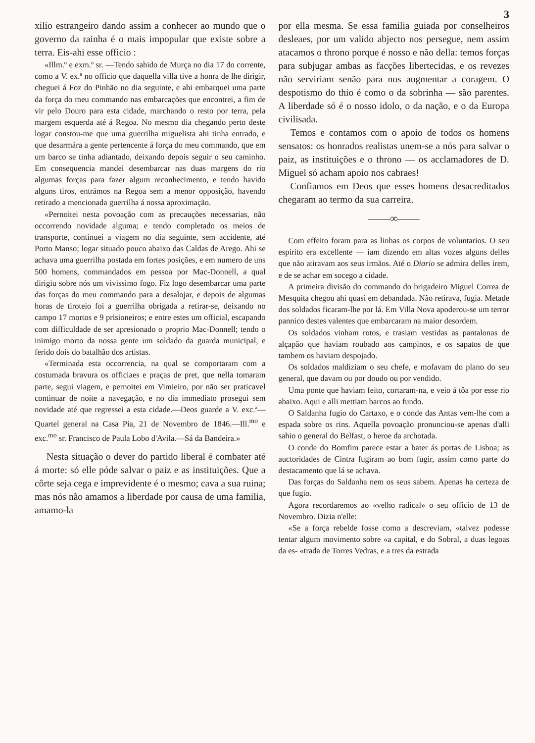3
xilio estrangeiro dando assim a conhecer ao mundo que o governo da rainha é o mais impopular que existe sobre a terra. Eis-ahi esse officio :
«Illm.º e exm.º sr. —Tendo sahido de Murça no dia 17 do corrente, como a V. ex.ª no officio que daquella villa tive a honra de lhe dirigir, cheguei á Foz do Pinhão no dia seguinte, e ahi embarquei uma parte da força do meu commando nas embarcações que encontrei, a fim de vir pelo Douro para esta cidade, marchando o resto por terra, pela margem esquerda até á Regoa. No mesmo dia chegando perto deste logar constou-me que uma guerrilha miguelista ahi tinha entrado, e que desarmára a gente pertencente á força do meu commando, que em um barco se tinha adiantado, deixando depois seguir o seu caminho. Em consequencia mandei desembarcar nas duas margens do rio algumas forças para fazer algum reconhecimento, e tendo havido alguns tiros, entrámos na Regoa sem a menor opposição, havendo retirado a mencionada guerrilha á nossa aproximação.
«Pernoitei nesta povoação com as precauções necessarias, não occorrendo novidade alguma; e tendo completado os meios de transporte, continuei a viagem no dia seguinte, sem accidente, até Porto Manso; logar situado pouco abaixo das Caldas de Arego. Ahi se achava uma guerrilha postada em fortes posições, e em numero de uns 500 homens, commandados em pessoa por Mac-Donnell, a qual dirigiu sobre nós um vivissimo fogo. Fiz logo desembarcar uma parte das forças do meu commando para a desalojar, e depois de algumas horas de tiroteio foi a guerrilha obrigada a retirar-se, deixando no campo 17 mortos e 9 prisioneiros; e entre estes um official, escapando com difficuldade de ser apresionado o proprio Mac-Donnell; tendo o inimigo morto da nossa gente um soldado da guarda municipal, e ferido dois do batalhão dos artistas.
«Terminada esta occorrencia, na qual se comportaram com a costumada bravura os officiaes e praças de pret, que nella tomaram parte, segui viagem, e pernoitei em Vimieiro, por não ser praticavel continuar de noite a navegação, e no dia immediato prosegui sem novidade até que regressei a esta cidade.—Deos guarde a V. exc.ª—Quartel general na Casa Pia, 21 de Novembro de 1846.—Ill.<sup>mo</sup> e exc.<sup>mo</sup> sr. Francisco de Paula Lobo d'Avila.—Sá da Bandeira.»
Nesta situação o dever do partido liberal é combater até á morte: só elle póde salvar o paiz e as instituições. Que a côrte seja cega e imprevidente é o mesmo; cava a sua ruina; mas nós não amamos a liberdade por causa de uma familia, amamo-la
por ella mesma. Se essa familia guiada por conselheiros desleaes, por um valido abjecto nos persegue, nem assim atacamos o throno porque é nosso e não della: temos forças para subjugar ambas as facções libertecidas, e os revezes não serviriam senão para nos augmentar a coragem. O despotismo do thio é como o da sobrinha — são parentes. A liberdade só é o nosso idolo, o da nação, e o da Europa civilisada.
Temos e contamos com o apoio de todos os homens sensatos: os honrados realistas unem-se a nós para salvar o paiz, as instituições e o throno — os acclamadores de D. Miguel só acham apoio nos cabraes!
Confiamos em Deos que esses homens desacreditados chegaram ao termo da sua carreira.
——∞——
Com effeito foram para as linhas os corpos de voluntarios. O seu espirito era excellente — iam dizendo em altas vozes alguns delles que não atiravam aos seus irmãos. Até o Diario se admira delles irem, e de se achar em socego a cidade.
A primeira divisão do commando do brigadeiro Miguel Correa de Mesquita chegou ahi quasi em debandada. Não retirava, fugia. Metade dos soldados ficaram-lhe por lá. Em Villa Nova apoderou-se um terror pannico destes valentes que embarcaram na maior desordem.
Os soldados vinham rotos, e trasiam vestidas as pantalonas de alçapão que haviam roubado aos campinos, e os sapatos de que tambem os haviam despojado.
Os soldados maldiziam o seu chefe, e mofavam do plano do seu general, que davam ou por doudo ou por vendido.
Uma ponte que haviam feito, cortaram-na, e veio á tôa por esse rio abaixo. Aqui e alli mettiam barcos ao fundo.
O Saldanha fugio do Cartaxo, e o conde das Antas vem-lhe com a espada sobre os rins. Aquella povoação pronunciou-se apenas d'alli sahio o general do Belfast, o heroe da archotada.
O conde do Bomfim parece estar a bater ás portas de Lisboa; as auctoridades de Cintra fugiram ao bom fugir, assim como parte do destacamento que lá se achava.
Das forças do Saldanha nem os seus sabem. Apenas ha certeza de que fugio.
Agora recordaremos ao «velho radical» o seu officio de 13 de Novembro. Dizia n'elle:
«Se a força rebelde fosse como a descreviam, «talvez podesse tentar algum movimento sobre «a capital, e do Sobral, a duas legoas da es- «trada de Torres Vedras, e a tres da estrada